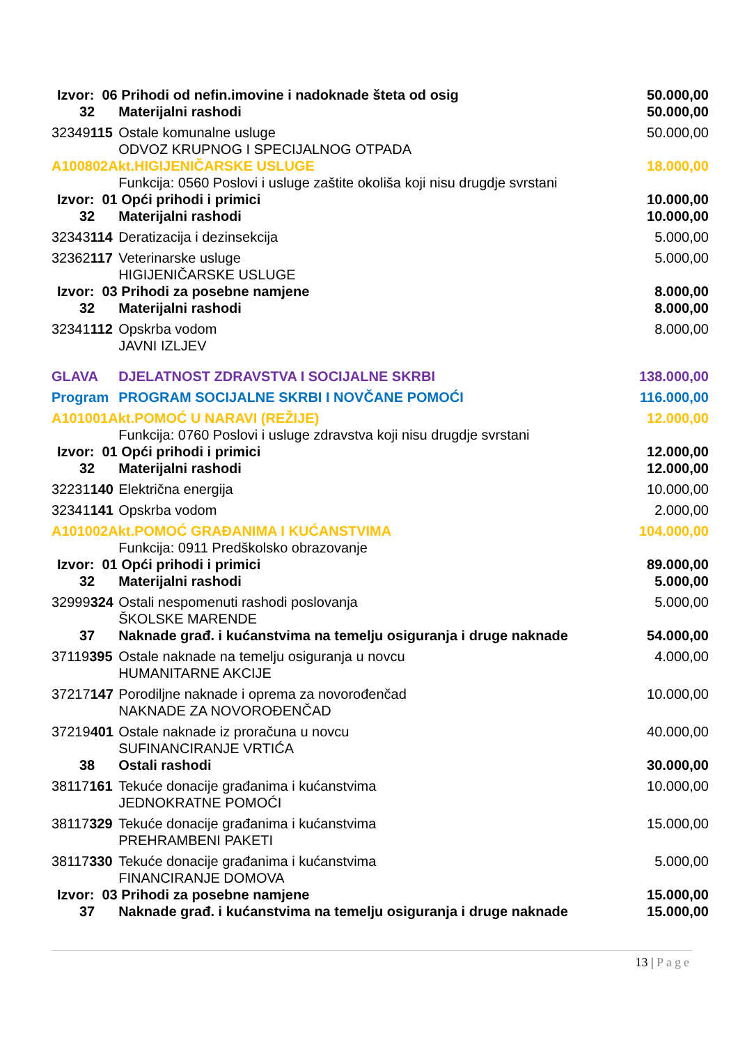| Izvor: 06 Prihodi od nefin.imovine i nadoknade šteta od osig | | 50.000,00 |
| 32 | Materijalni rashodi | 50.000,00 |
| 32349 115 | Ostale komunalne usluge ODVOZ KRUPNOG I SPECIJALNOG OTPADA | 50.000,00 |
| A100802Akt.HIGIJENIČARSKE USLUGE | | 18.000,00 |
| | Funkcija: 0560 Poslovi i usluge zaštite okoliša koji nisu drugdje svrstani | |
| Izvor: 01 Opći prihodi i primici | | 10.000,00 |
| 32 | Materijalni rashodi | 10.000,00 |
| 32343 114 | Deratizacija i dezinsekcija | 5.000,00 |
| 32362 117 | Veterinarske usluge HIGIJENIČARSKE USLUGE | 5.000,00 |
| Izvor: 03 Prihodi za posebne namjene | | 8.000,00 |
| 32 | Materijalni rashodi | 8.000,00 |
| 32341 112 | Opskrba vodom JAVNI IZLJEV | 8.000,00 |
| GLAVA | DJELATNOST ZDRAVSTVA I SOCIJALNE SKRBI | 138.000,00 |
| Program | PROGRAM SOCIJALNE SKRBI I NOVČANE POMOĆI | 116.000,00 |
| A101001Akt.POMOĆ U NARAVI (REŽIJE) | | 12.000,00 |
| | Funkcija: 0760 Poslovi i usluge zdravstva koji nisu drugdje svrstani | |
| Izvor: 01 Opći prihodi i primici | | 12.000,00 |
| 32 | Materijalni rashodi | 12.000,00 |
| 32231 140 | Električna energija | 10.000,00 |
| 32341 141 | Opskrba vodom | 2.000,00 |
| A101002Akt.POMOĆ GRAĐANIMA I KUĆANSTVIMA | | 104.000,00 |
| | Funkcija: 0911 Predškolsko obrazovanje | |
| Izvor: 01 Opći prihodi i primici | | 89.000,00 |
| 32 | Materijalni rashodi | 5.000,00 |
| 32999 324 | Ostali nespomenuti rashodi poslovanja ŠKOLSKE MARENDE | 5.000,00 |
| 37 | Naknade građ. i kućanstvima na temelju osiguranja i druge naknade | 54.000,00 |
| 37119 395 | Ostale naknade na temelju osiguranja u novcu HUMANITARNE AKCIJE | 4.000,00 |
| 37217 147 | Porodiljne naknade i oprema za novorođenčad NAKNADE ZA NOVOROĐENČAD | 10.000,00 |
| 37219 401 | Ostale naknade iz proračuna u novcu SUFINANCIRANJE VRTIĆA | 40.000,00 |
| 38 | Ostali rashodi | 30.000,00 |
| 38117 161 | Tekuće donacije građanima i kućanstvima JEDNOKRATNE POMOĆI | 10.000,00 |
| 38117 329 | Tekuće donacije građanima i kućanstvima PREHRAMBENI PAKETI | 15.000,00 |
| 38117 330 | Tekuće donacije građanima i kućanstvima FINANCIRANJE DOMOVA | 5.000,00 |
| Izvor: 03 Prihodi za posebne namjene | | 15.000,00 |
| 37 | Naknade građ. i kućanstvima na temelju osiguranja i druge naknade | 15.000,00 |
13 | Page